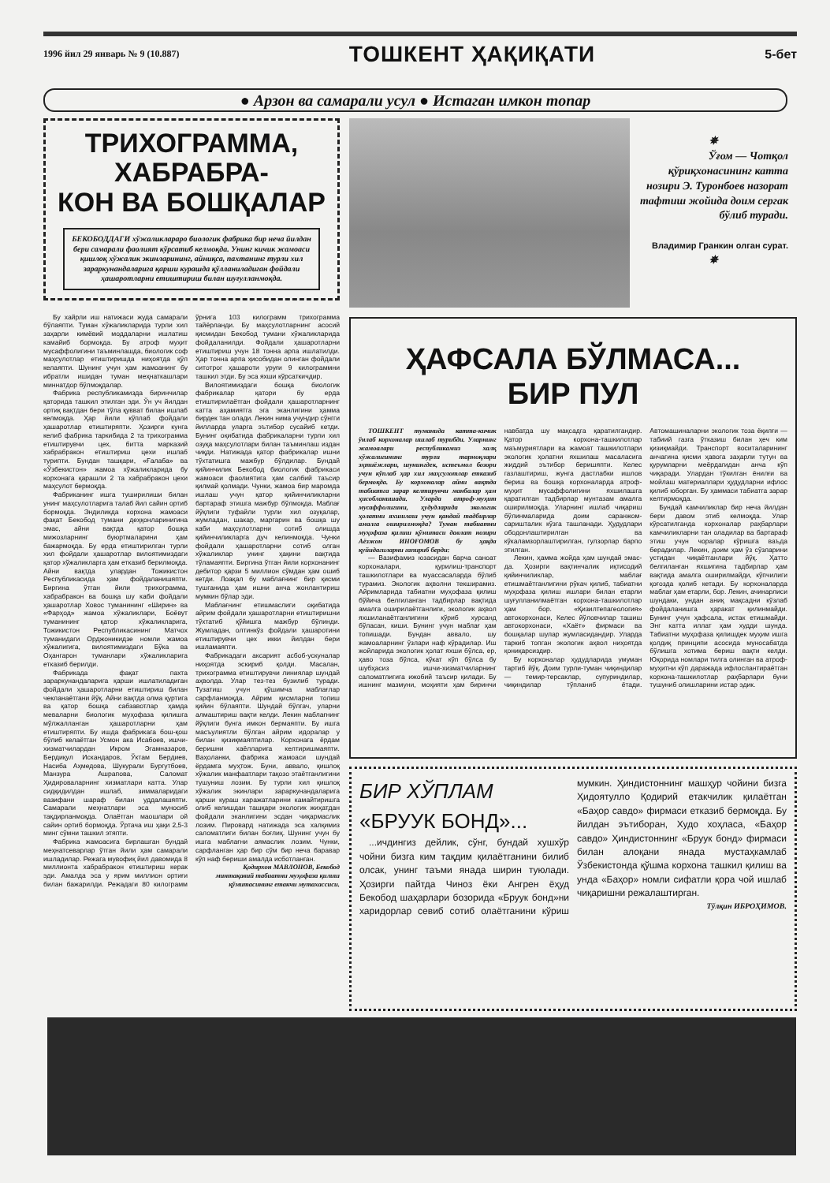1996 йил 29 январь № 9 (10.887) ТОШКЕНТ ҲАҚИҚАТИ 5-бет
● Арзон ва самарали усул ● Истаган имкон топар
ТРИХОГРАММА, ХАБРАБРА-
КОН ВА БОШҚАЛАР
БЕКОБОДДАГИ хўжаликлараро биологик фабрика бир неча йилдан бери самарали фаолият кўрсатиб келмоқда. Унинг кичик жамоаси қишлоқ хўжалик экинларининг, айниқса, пахтанинг турли хил зараркунандаларига қарши курашда қўлланиладиган фойдали ҳашаротларни етиштириш билан шуғулланмоқда.
Бу хайрли иш натижаси жуда самарали бўлаяпти. Туман хўжаликларида турли хил заҳарли кимёвий моддаларни ишлатиш камайиб бормоқда. Бу атроф муҳит мусаффолигини таъминлашда, биологик соф маҳсулотлар етиштиришда ниҳоятда қўл келаяпти. Шунинг учун ҳам жамоанинг бу ибратли ишидан туман меҳнаткашлари миннатдор бўлмоқдалар.
Фабрика республикамизда биринчилар қаторида ташкил этилган эди. Ўн уч йилдан ортиқ вақтдан бери тўла қувват билан ишлаб келмоқда. Ҳар йили кўплаб фойдали ҳашаротлар етиштиряпти. Ҳозирги кунга келиб фабрика таркибида 2 та трихограмма етиштирувчи цех, битта марказий хабрабракон етиштириш цехи ишлаб турипти. Бундан ташқари, «Ғалаба» ва «Ўзбекистон» жамоа хўжаликларида бу корхонага қарашли 2 та хабрабракон цехи маҳсулот бермоқда.
Фабриканинг ишга туширилиши билан унинг маҳсулотларига талаб йил сайин ортиб бормоқда. Эндиликда корхона жамоаси фақат Бекобод тумани деҳқонларинигина эмас, айни вақтда қатор бошқа мижозларнинг буюртмаларини ҳам бажармоқда. Бу ерда етиштирилган турли хил фойдали ҳашаротлар вилоятимиздаги қатор хўжаликларга ҳам етказиб берилмоқда. Айни вақтда улардан Тожикистон Республикасида ҳам фойдаланишяпти. Биргина ўтган йили трихограмма, хабрабракон ва бошқа шу каби фойдали ҳашаротлар Ховос туманининг «Ширин» ва «Фарҳод» жамоа хўжаликлари, Боёвут туманининг қатор хўжаликларига, Тожикистон Республикасининг Матчох туманидаги Орджоникидзе номли жамоа хўжалигига, вилоятимиздаги Бўка ва Оҳангарон туманлари хўжаликларига етказиб берилди.
Фабрикада фақат пахта зараркунандаларига қарши ишлатиладиган фойдали ҳашаротларни етиштириш билан чекланаётгани йўқ. Айни вақтда олма қуртига ва қатор бошқа сабзавотлар ҳамда меваларни биологик муҳофаза қилишга мўлжалланган ҳашаротларни ҳам етиштиряпти. Бу ишда фабрикага бош-қош бўлиб келаётган Усмон ака Исабоев, ишчи-хизматчилардан Икром Эгамназаров, Бердиқул Искандаров, Ўктам Бердиев, Насиба Аҳмедова, Шукурали Бургутбоев, Манзура Ашрапова, Саломат Ҳидироваларнинг хизматлари катта. Улар сидқидилдан ишлаб, зиммаларидаги вазифани шараф билан уддалашяпти. Самарали меҳнатлари эса муносиб тақдирланмоқда. Олаётган маошлари ой сайин ортиб бормоқда. Ўртача иш ҳақи 2,5-3 минг сўмни ташкил этяпти.
Фабрика жамоасига бирлашган бундай меҳнатсеварлар ўтган йили ҳам самарали ишладилар. Режага мувофиқ йил давомида 8 миллионта хабрабракон етиштириш керак эди. Амалда эса у ярим миллион ортиғи билан бажарилди. Режадаги 80 килограмм ўрнига 103 килограмм трихограмма тайёрланди. Бу маҳсулотларнинг асосий қисмидан Бекобод тумани хўжаликларида фойдаланилди. Фойдали ҳашаротларни етиштириш учун 18 тонна арпа ишлатилди. Ҳар тонна арпа ҳисобидан олинган фойдали ситотрог ҳашароти уруғи 9 килограммни ташкил этди. Бу эса яхши кўрсаткичдир.
Вилоятимиздаги бошқа биологик фабрикалар қатори бу ерда етиштирилаётган фойдали ҳашаротларнинг катта аҳамиятга эга эканлигини ҳамма бирдек тан олади. Лекин нима учундир сўнгги йилларда уларга эътибор сусайиб кетди. Бунинг оқибатида фабрикаларни турли хил озуқа маҳсулотлари билан таъминлаш издан чиқди. Натижада қатор фабрикалар ишни тўхтатишга мажбур бўлдилар. Бундай қийинчилик Бекобод биологик фабрикаси жамоаси фаолиятига ҳам салбий таъсир қилмай қолмади. Чунки, жамоа бир маромда ишлаш учун қатор қийинчиликларни бартараф этишга мажбур бўлмоқда. Маблағ йўқлиги туфайли турли хил озуқалар, жумладан, шакар, маргарин ва бошқа шу каби маҳсулотларни сотиб олишда қийинчиликларга дуч келинмоқда. Чунки фойдали ҳашаротларни сотиб олган хўжаликлар унинг ҳақини вақтида тўламаяпти. Биргина ўтган йили корхонанинг дебитор қарзи 5 миллион сўмдан ҳам ошиб кетди. Лоақал бу маблағнинг бир қисми тушганида ҳам ишни анча жонлантириш мумкин бўлар эди.
Маблағнинг етишмаслиги оқибатида айрим фойдали ҳашаротларни етиштиришни тўхтатиб қўйишга мажбур бўлинди. Жумладан, олтинкўз фойдали ҳашаротини етиштирувчи цех икки йилдан бери ишламаяпти.
Фабрикадаги аксарият асбоб-ускуналар ниҳоятда эскириб қолди. Масалан, трихограмма етиштирувчи линиялар шундай аҳволда. Улар тез-тез бузилиб туради. Тузатиш учун қўшимча маблағлар сарфланмоқда. Айрим қисмларни топиш қийин бўлаяпти. Шундай бўлгач, уларни алмаштириш вақти келди. Лекин маблағнинг йўқлиги бунга имкон бермаяпти. Бу ишга масъулиятли бўлган айрим идоралар у билан қизиқмаяптилар. Корхонага ёрдам беришни хаёлларига келтиришмаяпти. Ваҳоланки, фабрика жамоаси шундай ёрдамга муҳтож. Буни, аввало, қишлоқ хўжалик манфаатлари тақозо этаётганлигини тушуниш лозим. Бу турли хил қишлоқ хўжалик экинлари зараркунандаларига қарши кураш харажатларини камайтиришга олиб келишдан ташқари экологик жиҳатдан фойдали эканлигини эсдан чиқармаслик лозим. Пировард натижада эса халқимиз саломатлиги билан боғлиқ. Шунинг учун бу ишга маблағни аямаслик лозим. Чунки, сарфланган ҳар бир сўм бир неча баравар кўп наф бериши амалда исботланган.
Қодирхон МАВЛОНОВ, Бекобод минтақавий табиатни муҳофаза қилиш қўмитасининг етакчи мутахассиси.
✵
Ўғом — Чотқол қўриқхонасининг катта нозири Э. Туронбоев назорат тафтиш жойида доим сергак бўлиб туради.
Владимир Гранкин олган сурат.
✵
ҲАФСАЛА БЎЛМАСА...
БИР ПУЛ
ТОШКЕНТ туманида катта-кичик ўнлаб корхоналар ишлаб турибди. Уларнинг жамоалари республикамиз халқ хўжалигининг турли тармоқлари эҳтиёжлари, шунингдек, истеъмол бозори учун кўплаб ҳар хил маҳсулотлар етказиб бермоқда. Бу корхоналар айни вақтда табиатга зарар келтирувчи манбалар ҳам ҳисобланишади. Уларда атроф-муҳит мусаффолигини, ҳудудларида экологик ҳолатни яхшилаш учун қандай тадбирлар амалга оширилмоқда? Туман табиатни муҳофаза қилиш қўмитаси давлат нозири Аёзжон ИНОҒОМОВ бу ҳақда қуйидагиларни гапириб берди:
— Вазифамиз юзасидан барча саноат корхоналари, қурилиш-транспорт ташкилотлари ва муассасаларда бўлиб турамиз. Экологик аҳволни текширамиз. Айримларида табиатни муҳофаза қилиш бўйича белгиланган тадбирлар вақтида амалга оширилаётганлиги, экологик аҳвол яхшиланаётганлигини кўриб хурсанд бўласан, киши. Бунинг учун маблағ ҳам топишади. Бундан аввало, шу жамоаларнинг ўзлари наф кўрадилар. Иш жойларида экологик ҳолат яхши бўлса, ер, ҳаво тоза бўлса, кўкат кўп бўлса бу шубҳасиз ишчи-хизматчиларнинг саломатлигига ижобий таъсир қилади. Бу ишнинг мазмуни, моҳияти ҳам биринчи навбатда шу мақсадга қаратилгандир. Қатор корхона-ташкилотлар маъмуриятлари ва жамоат ташкилотлари экологик ҳолатни яхшилаш масаласига жиддий эътибор беришяпти. Келес газлаштириш, жунга дастлабки ишлов бериш ва бошқа корхоналарда атроф-муҳит мусаффолигини яхшилашга қаратилган тадбирлар мунтазам амалга оширилмоқда. Уларнинг ишлаб чиқариш бўлинмаларида доим саранжом-саришталик кўзга ташланади. Ҳудудлари ободонлаштирилган ва кўкаламзорлаштирилган, гулзорлар барпо этилган.
Лекин, ҳамма жойда ҳам шундай эмас-да. Ҳозирги вақтинчалик иқтисодий қийинчиликлар, маблағ етишмаётганлигини рўкач қилиб, табиатни муҳофаза қилиш ишлари билан етарли шуғулланилмаётган корхона-ташкилотлар ҳам бор. «Қизилтепагеология» автокорхонаси, Келес йўловчилар ташиш автокорхонаси, «Хаёт» фирмаси ва бошқалар шулар жумласидандир. Уларда таркиб топган экологик аҳвол ниҳоятда қониқарсиздир.
Бу корхоналар ҳудудларида умуман тартиб йўқ. Доим турли-туман чиқиндилар — темир-терсаклар, супуриндилар, чиқиндилар тўпланиб ётади. Автомашиналарни экологик тоза ёқилғи — табиий газга ўтказиш билан ҳеч ким қизиқмайди. Транспорт воситаларининг анчагина қисми ҳавога заҳарли тутун ва қурумларни меёрдагидан анча кўп чиқаради. Улардан тўкилган ёнилғи ва мойлаш материаллари ҳудудларни ифлос қилиб юборган. Бу ҳаммаси табиатга зарар келтирмоқда.
Бундай камчиликлар бир неча йилдан бери давом этиб келмоқда. Улар кўрсатилганда корхоналар раҳбарлари камчиликларни тан оладилар ва бартараф этиш учун чоралар кўришга ваъда берадилар. Лекин, доим ҳам ўз сўзларини устидан чиқаётганлари йўқ. Ҳатто белгиланган яхшигина тадбирлар ҳам вақтида амалга оширилмайди, кўпчилиги қоғозда қолиб кетади. Бу корхоналарда маблағ ҳам етарли, бор. Лекин, ачинарлиси шундаки, ундан аниқ мақсадни кўзлаб фойдаланишга ҳаракат қилинмайди. Бунинг учун ҳафсала, истак етишмайди. Энг катта иллат ҳам худди шунда. Табиатни муҳофаза қилишдек муҳим ишга қолдиқ принципи асосида муносабатда бўлишга хотима бериш вақти келди. Юқорида номлари тилга олинган ва атроф-муҳитни кўп даражада ифлослантираётган корхона-ташкилотлар раҳбарлари буни тушуниб олишларини истар эдик.
БИР ХЎПЛАМ
«БРУУК БОНД»...
...ичдингиз дейлик, сўнг, бундай хушхўр чойни бизга ким тақдим қилаётганини билиб олсак, унинг таъми янада ширин туюлади. Ҳозирги пайтда Чиноз ёки Ангрен ёҳуд Бекобод шаҳарлари бозорида «Бруук бонд»ни харидорлар севиб сотиб олаётганини кўриш мумкин. Ҳиндистоннинг машҳур чойини бизга Ҳидоятулло Қодирий етакчилик қилаётган «Баҳор савдо» фирмаси етказиб бермоқда. Бу йилдан эътиборан, Худо хоҳласа, «Баҳор савдо» Ҳиндистоннинг «Бруук бонд» фирмаси билан алоқани янада мустаҳкамлаб Ўзбекистонда қўшма корхона ташкил қилиш ва унда «Баҳор» номли сифатли қора чой ишлаб чиқаришни режалаштирган.
Тўлқин ИБРОҲИМОВ.